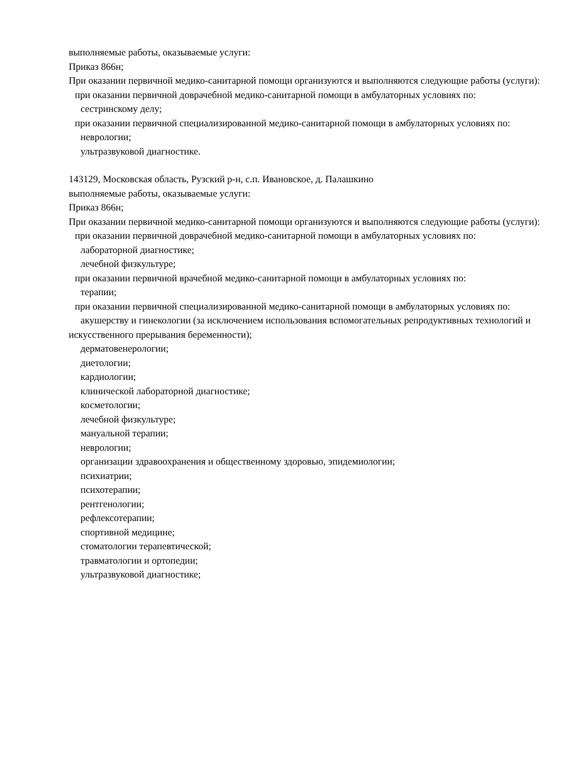выполняемые работы, оказываемые услуги:
Приказ 866н;
При оказании первичной медико-санитарной помощи организуются и выполняются следующие работы (услуги):
при оказании первичной доврачебной медико-санитарной помощи в амбулаторных условиях по:
сестринскому делу;
при оказании первичной специализированной медико-санитарной помощи в амбулаторных условиях по:
неврологии;
ультразвуковой диагностике.
143129, Московская область, Рузский р-н, с.п. Ивановское, д. Палашкино
выполняемые работы, оказываемые услуги:
Приказ 866н;
При оказании первичной медико-санитарной помощи организуются и выполняются следующие работы (услуги):
при оказании первичной доврачебной медико-санитарной помощи в амбулаторных условиях по:
лабораторной диагностике;
лечебной физкультуре;
при оказании первичной врачебной медико-санитарной помощи в амбулаторных условиях по:
терапии;
при оказании первичной специализированной медико-санитарной помощи в амбулаторных условиях по:
акушерству и гинекологии (за исключением использования вспомогательных репродуктивных технологий и искусственного прерывания беременности);
дерматовенерологии;
диетологии;
кардиологии;
клинической лабораторной диагностике;
косметологии;
лечебной физкультуре;
мануальной терапии;
неврологии;
организации здравоохранения и общественному здоровью, эпидемиологии;
психиатрии;
психотерапии;
рентгенологии;
рефлексотерапии;
спортивной медицине;
стоматологии терапевтической;
травматологии и ортопедии;
ультразвуковой диагностике;